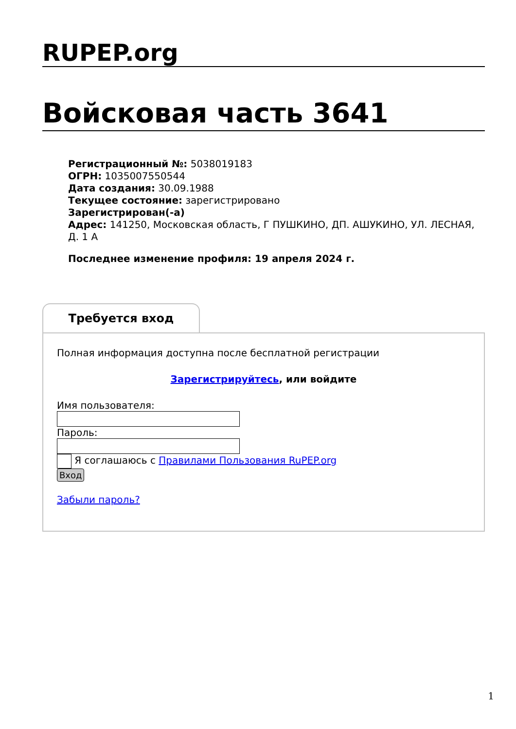RUPEP.org
Войсковая часть 3641
Регистрационный №: 5038019183
ОГРН: 1035007550544
Дата создания: 30.09.1988
Текущее состояние: зарегистрировано
Зарегистрирован(-а)
Адрес: 141250, Московская область, Г ПУШКИНО, ДП. АШУКИНО, УЛ. ЛЕСНАЯ, Д. 1 А
Последнее изменение профиля: 19 апреля 2024 г.
Требуется вход
Полная информация доступна после бесплатной регистрации
Зарегистрируйтесь, или войдите
Имя пользователя:
Пароль:
Я соглашаюсь с Правилами Пользования RuPEP.org
Вход
Забыли пароль?
1